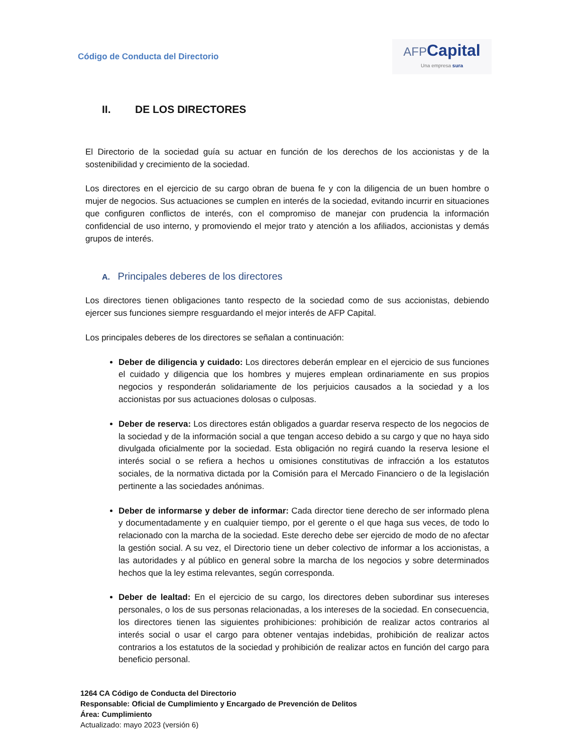Código de Conducta del Directorio
AFPCapital
Una empresa sura
II. DE LOS DIRECTORES
El Directorio de la sociedad guía su actuar en función de los derechos de los accionistas y de la sostenibilidad y crecimiento de la sociedad.
Los directores en el ejercicio de su cargo obran de buena fe y con la diligencia de un buen hombre o mujer de negocios. Sus actuaciones se cumplen en interés de la sociedad, evitando incurrir en situaciones que configuren conflictos de interés, con el compromiso de manejar con prudencia la información confidencial de uso interno, y promoviendo el mejor trato y atención a los afiliados, accionistas y demás grupos de interés.
A. Principales deberes de los directores
Los directores tienen obligaciones tanto respecto de la sociedad como de sus accionistas, debiendo ejercer sus funciones siempre resguardando el mejor interés de AFP Capital.
Los principales deberes de los directores se señalan a continuación:
Deber de diligencia y cuidado: Los directores deberán emplear en el ejercicio de sus funciones el cuidado y diligencia que los hombres y mujeres emplean ordinariamente en sus propios negocios y responderán solidariamente de los perjuicios causados a la sociedad y a los accionistas por sus actuaciones dolosas o culposas.
Deber de reserva: Los directores están obligados a guardar reserva respecto de los negocios de la sociedad y de la información social a que tengan acceso debido a su cargo y que no haya sido divulgada oficialmente por la sociedad. Esta obligación no regirá cuando la reserva lesione el interés social o se refiera a hechos u omisiones constitutivas de infracción a los estatutos sociales, de la normativa dictada por la Comisión para el Mercado Financiero o de la legislación pertinente a las sociedades anónimas.
Deber de informarse y deber de informar: Cada director tiene derecho de ser informado plena y documentadamente y en cualquier tiempo, por el gerente o el que haga sus veces, de todo lo relacionado con la marcha de la sociedad. Este derecho debe ser ejercido de modo de no afectar la gestión social. A su vez, el Directorio tiene un deber colectivo de informar a los accionistas, a las autoridades y al público en general sobre la marcha de los negocios y sobre determinados hechos que la ley estima relevantes, según corresponda.
Deber de lealtad: En el ejercicio de su cargo, los directores deben subordinar sus intereses personales, o los de sus personas relacionadas, a los intereses de la sociedad. En consecuencia, los directores tienen las siguientes prohibiciones: prohibición de realizar actos contrarios al interés social o usar el cargo para obtener ventajas indebidas, prohibición de realizar actos contrarios a los estatutos de la sociedad y prohibición de realizar actos en función del cargo para beneficio personal.
1264 CA Código de Conducta del Directorio
Responsable: Oficial de Cumplimiento y Encargado de Prevención de Delitos
Área: Cumplimiento
Actualizado: mayo 2023 (versión 6)